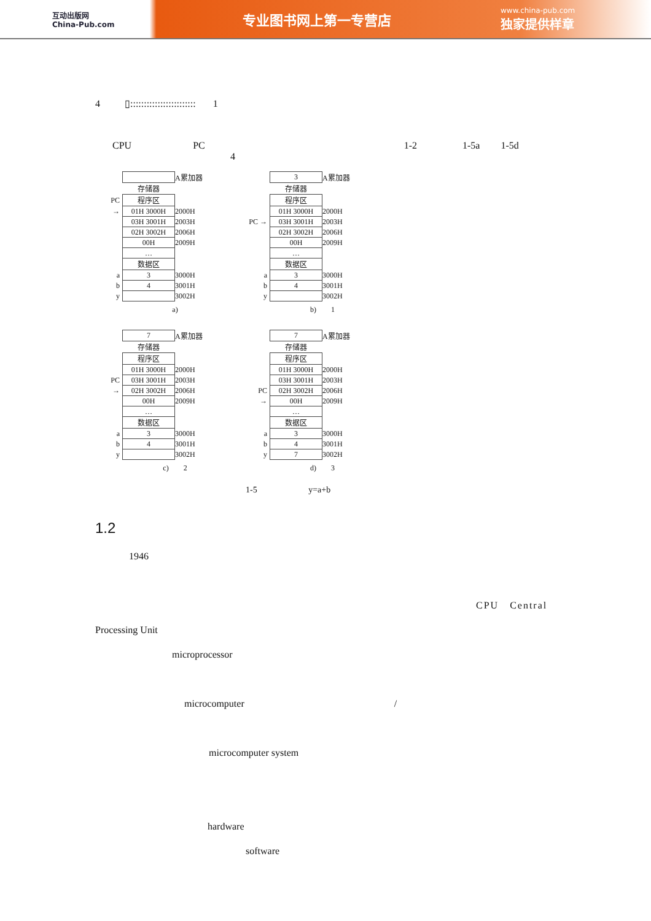互动出版网
China-Pub.com
专业图书网上第一专营店
www.china-pub.com
独家提供样章
4 ▯:::::::::::::::::::::::: 1
CPU PC 1-2 1-5a 1-5d
4
| | | A累加器 |
| | 存储器 | |
| PC | 程序区 | |
| → | 01H 3000H | 2000H |
| | 03H 3001H | 2003H |
| | 02H 3002H | 2006H |
| | 00H | 2009H |
| | … | |
| | 数据区 | |
| a | 3 | 3000H |
| b | 4 | 3001H |
| y | | 3002H |
a)
| | 3 | A累加器 |
| | 存储器 | |
| | 程序区 | |
| | 01H 3000H | 2000H |
| PC → | 03H 3001H | 2003H |
| | 02H 3002H | 2006H |
| | 00H | 2009H |
| | … | |
| | 数据区 | |
| a | 3 | 3000H |
| b | 4 | 3001H |
| y | | 3002H |
b) 1
| | 7 | A累加器 |
| | 存储器 | |
| | 程序区 | |
| | 01H 3000H | 2000H |
| PC | 03H 3001H | 2003H |
| → | 02H 3002H | 2006H |
| | 00H | 2009H |
| | … | |
| | 数据区 | |
| a | 3 | 3000H |
| b | 4 | 3001H |
| y | | 3002H |
c) 2
| | 7 | A累加器 |
| | 存储器 | |
| | 程序区 | |
| | 01H 3000H | 2000H |
| | 03H 3001H | 2003H |
| PC | 02H 3002H | 2006H |
| → | 00H | 2009H |
| | … | |
| | 数据区 | |
| a | 3 | 3000H |
| b | 4 | 3001H |
| y | 7 | 3002H |
d) 3
1-5 y=a+b
1.2
1946
CPU Central
Processing Unit
microprocessor
microcomputer /
microcomputer system
hardware
software